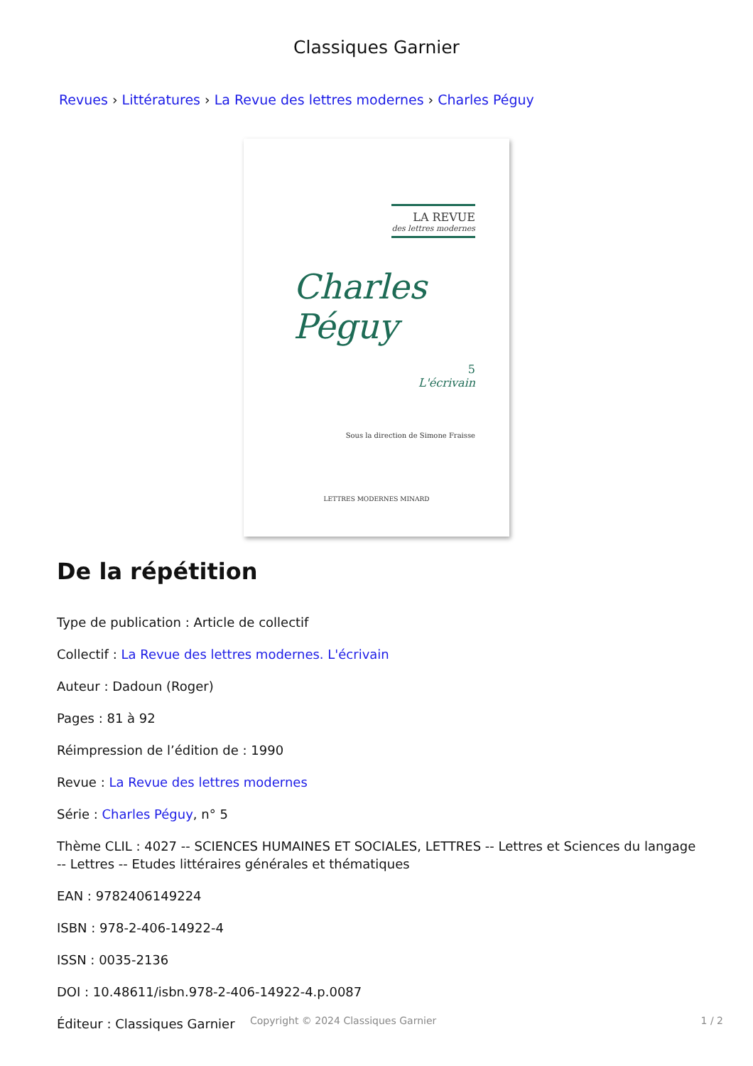Classiques Garnier
Revues › Littératures › La Revue des lettres modernes › Charles Péguy
LA REVUE
des lettres modernes
Charles Péguy
5
L'écrivain
Sous la direction de Simone Fraisse
LETTRES MODERNES MINARD
De la répétition
Type de publication : Article de collectif
Collectif : La Revue des lettres modernes. L'écrivain
Auteur : Dadoun (Roger)
Pages : 81 à 92
Réimpression de l’édition de : 1990
Revue : La Revue des lettres modernes
Série : Charles Péguy, n° 5
Thème CLIL : 4027 -- SCIENCES HUMAINES ET SOCIALES, LETTRES -- Lettres et Sciences du langage -- Lettres -- Etudes littéraires générales et thématiques
EAN : 9782406149224
ISBN : 978-2-406-14922-4
ISSN : 0035-2136
DOI : 10.48611/isbn.978-2-406-14922-4.p.0087
Éditeur : Classiques Garnier
Copyright © 2024 Classiques Garnier 1 / 2